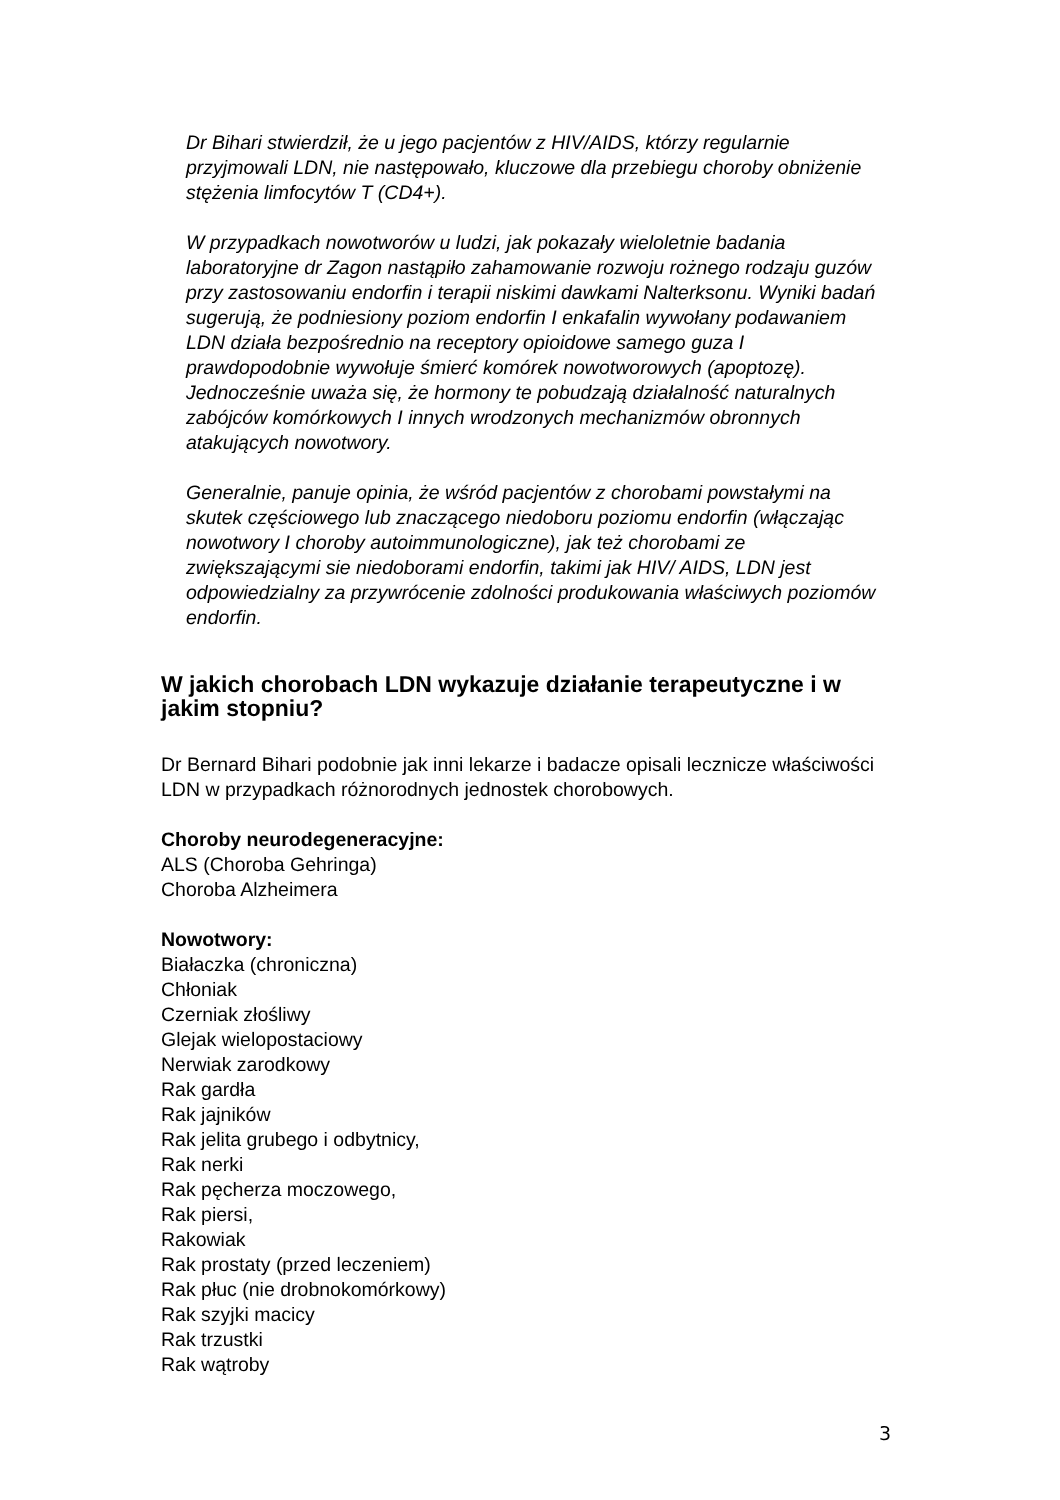Dr Bihari stwierdził, że u jego pacjentów z HIV/AIDS, którzy regularnie przyjmowali LDN, nie następowało, kluczowe dla przebiegu choroby obniżenie stężenia limfocytów T (CD4+).
W przypadkach nowotworów u ludzi, jak pokazały wieloletnie badania laboratoryjne dr Zagon nastąpiło zahamowanie rozwoju rożnego rodzaju guzów przy zastosowaniu endorfin i terapii niskimi dawkami Nalterksonu. Wyniki badań sugerują, że podniesiony poziom endorfin I enkafalin wywołany podawaniem LDN działa bezpośrednio na receptory opioidowe samego guza I prawdopodobnie wywołuje śmierć komórek nowotworowych (apoptozę). Jednocześnie uważa się, że hormony te pobudzają działalność naturalnych zabójców komórkowych I innych wrodzonych mechanizmów obronnych atakujących nowotwory.
Generalnie, panuje opinia, że wśród pacjentów z chorobami powstałymi na skutek częściowego lub znaczącego niedoboru poziomu endorfin (włączając nowotwory I choroby autoimmunologiczne), jak też chorobami ze zwiększającymi sie niedoborami endorfin, takimi jak HIV/ AIDS, LDN jest odpowiedzialny za przywrócenie zdolności produkowania właściwych poziomów endorfin.
W jakich chorobach LDN wykazuje działanie terapeutyczne i w jakim stopniu?
Dr Bernard Bihari podobnie jak inni lekarze i badacze opisali lecznicze właściwości LDN w przypadkach różnorodnych jednostek chorobowych.
Choroby neurodegeneracyjne:
ALS (Choroba Gehringa)
Choroba Alzheimera
Nowotwory:
Białaczka (chroniczna)
Chłoniak
Czerniak złośliwy
Glejak wielopostaciowy
Nerwiak zarodkowy
Rak gardła
Rak jajników
Rak jelita grubego i odbytnicy,
Rak nerki
Rak pęcherza moczowego,
Rak piersi,
Rakowiak
Rak prostaty (przed leczeniem)
Rak płuc (nie drobnokomórkowy)
Rak szyjki macicy
Rak trzustki
Rak wątroby
3